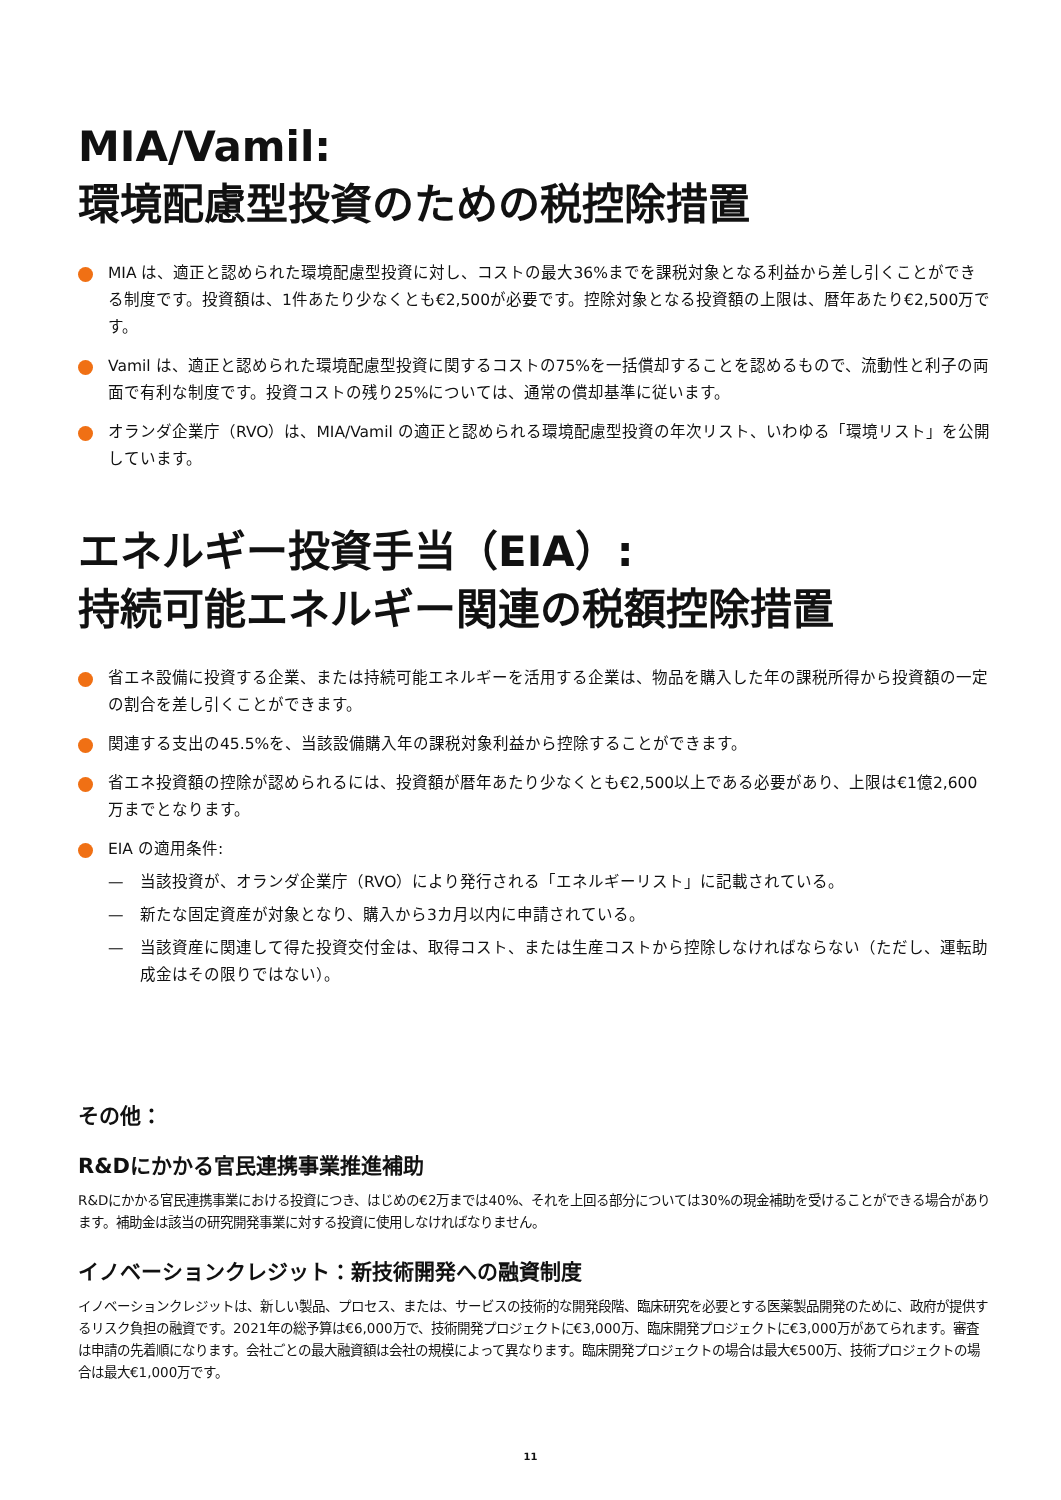MIA/Vamil:
環境配慮型投資のための税控除措置
MIA は、適正と認められた環境配慮型投資に対し、コストの最大36%までを課税対象となる利益から差し引くことができる制度です。投資額は、1件あたり少なくとも€2,500が必要です。控除対象となる投資額の上限は、暦年あたり€2,500万です。
Vamil は、適正と認められた環境配慮型投資に関するコストの75%を一括償却することを認めるもので、流動性と利子の両面で有利な制度です。投資コストの残り25%については、通常の償却基準に従います。
オランダ企業庁（RVO）は、MIA/Vamil の適正と認められる環境配慮型投資の年次リスト、いわゆる「環境リスト」を公開しています。
エネルギー投資手当（EIA）:
持続可能エネルギー関連の税額控除措置
省エネ設備に投資する企業、または持続可能エネルギーを活用する企業は、物品を購入した年の課税所得から投資額の一定の割合を差し引くことができます。
関連する支出の45.5%を、当該設備購入年の課税対象利益から控除することができます。
省エネ投資額の控除が認められるには、投資額が暦年あたり少なくとも€2,500以上である必要があり、上限は€1億2,600万までとなります。
EIA の適用条件:
— 当該投資が、オランダ企業庁（RVO）により発行される「エネルギーリスト」に記載されている。
— 新たな固定資産が対象となり、購入から3カ月以内に申請されている。
— 当該資産に関連して得た投資交付金は、取得コスト、または生産コストから控除しなければならない（ただし、運転助成金はその限りではない）。
その他：
R&Dにかかる官民連携事業推進補助
R&Dにかかる官民連携事業における投資につき、はじめの€2万までは40%、それを上回る部分については30%の現金補助を受けることができる場合があります。補助金は該当の研究開発事業に対する投資に使用しなければなりません。
イノベーションクレジット：新技術開発への融資制度
イノベーションクレジットは、新しい製品、プロセス、または、サービスの技術的な開発段階、臨床研究を必要とする医薬製品開発のために、政府が提供するリスク負担の融資です。2021年の総予算は€6,000万で、技術開発プロジェクトに€3,000万、臨床開発プロジェクトに€3,000万があてられます。審査は申請の先着順になります。会社ごとの最大融資額は会社の規模によって異なります。臨床開発プロジェクトの場合は最大€500万、技術プロジェクトの場合は最大€1,000万です。
11